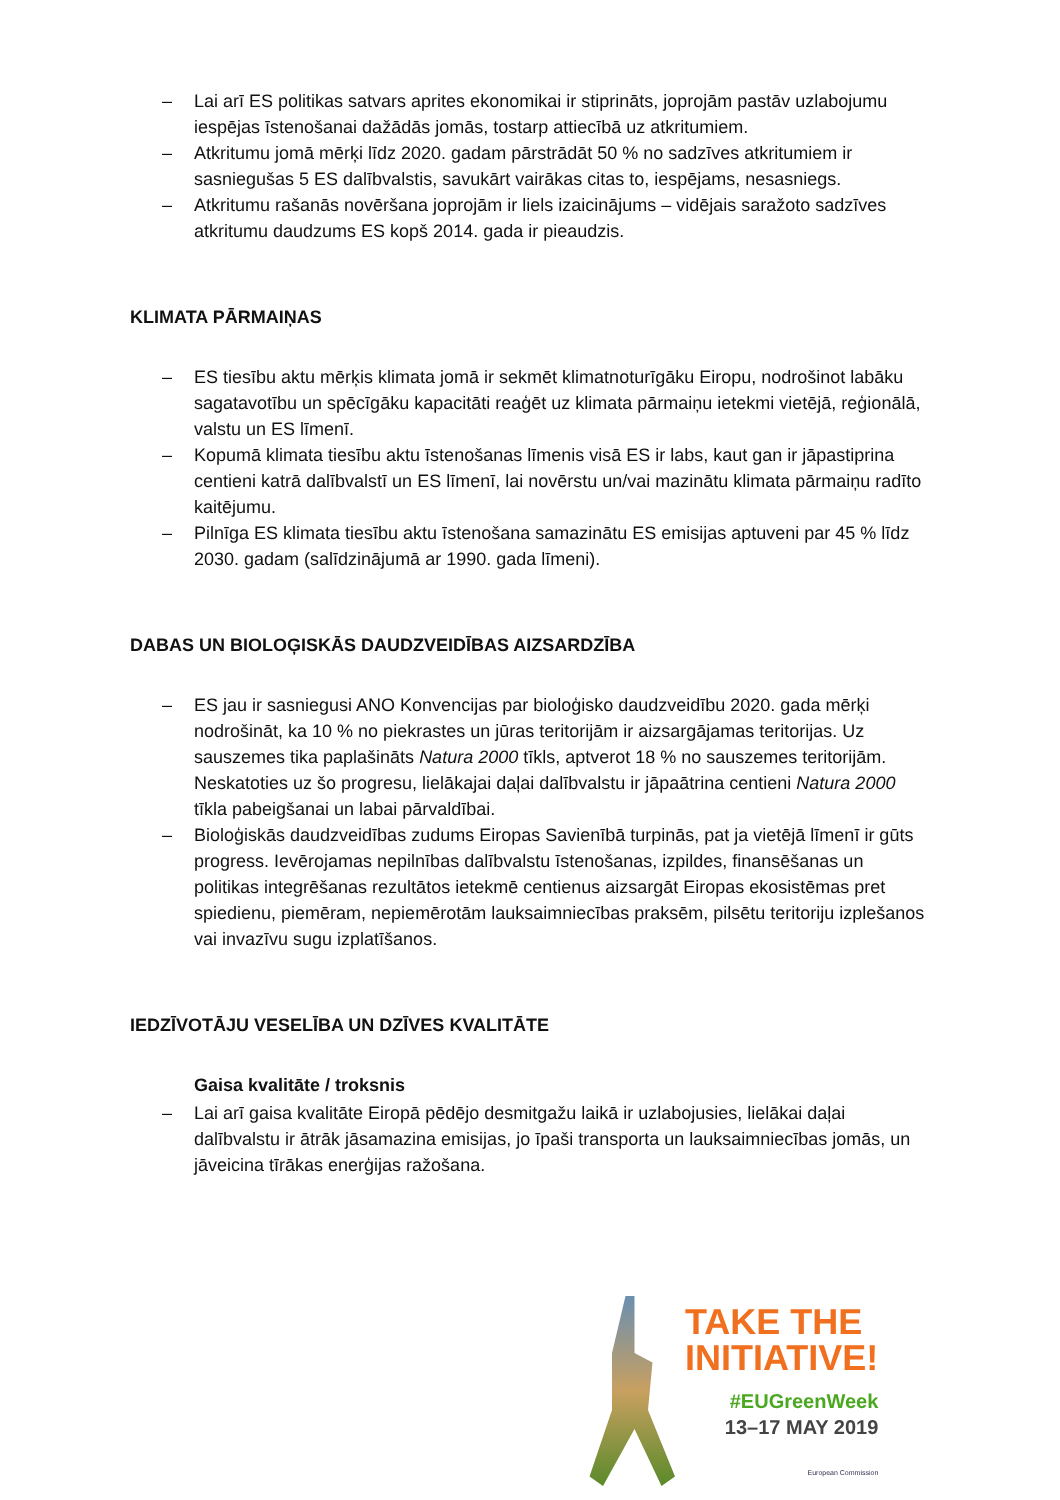– Lai arī ES politikas satvars aprites ekonomikai ir stiprināts, joprojām pastāv uzlabojumu iespējas īstenošanai dažādās jomās, tostarp attiecībā uz atkritumiem.
– Atkritumu jomā mērķi līdz 2020. gadam pārstrādāt 50 % no sadzīves atkritumiem ir sasniegušas 5 ES dalībvalstis, savukārt vairākas citas to, iespējams, nesasniegs.
– Atkritumu rašanās novēršana joprojām ir liels izaicinājums – vidējais saražoto sadzīves atkritumu daudzums ES kopš 2014. gada ir pieaudzis.
KLIMATA PĀRMAIŅAS
– ES tiesību aktu mērķis klimata jomā ir sekmēt klimatnoturīgāku Eiropu, nodrošinot labāku sagatavotību un spēcīgāku kapacitāti reaģēt uz klimata pārmaiņu ietekmi vietējā, reģionālā, valstu un ES līmenī.
– Kopumā klimata tiesību aktu īstenošanas līmenis visā ES ir labs, kaut gan ir jāpastiprina centieni katrā dalībvalstī un ES līmenī, lai novērstu un/vai mazinātu klimata pārmaiņu radīto kaitējumu.
– Pilnīga ES klimata tiesību aktu īstenošana samazinātu ES emisijas aptuveni par 45 % līdz 2030. gadam (salīdzinājumā ar 1990. gada līmeni).
DABAS UN BIOLOĢISKĀS DAUDZVEIDĪBAS AIZSARDZĪBA
– ES jau ir sasniegusi ANO Konvencijas par bioloģisko daudzveidību 2020. gada mērķi nodrošināt, ka 10 % no piekrastes un jūras teritorijām ir aizsargājamas teritorijas. Uz sauszemes tika paplašināts Natura 2000 tīkls, aptverot 18 % no sauszemes teritorijām. Neskatoties uz šo progresu, lielākajai daļai dalībvalstu ir jāpaātrina centieni Natura 2000 tīkla pabeigšanai un labai pārvaldībai.
– Bioloģiskās daudzveidības zudums Eiropas Savienībā turpinās, pat ja vietējā līmenī ir gūts progress. Ievērojamas nepilnības dalībvalstu īstenošanas, izpildes, finansēšanas un politikas integrēšanas rezultātos ietekmē centienus aizsargāt Eiropas ekosistēmas pret spiedienu, piemēram, nepiemērotām lauksaimniecības praksēm, pilsētu teritoriju izplešanos vai invazīvu sugu izplatīšanos.
IEDZĪVOTĀJU VESELĪBA UN DZĪVES KVALITĀTE
Gaisa kvalitāte / troksnis
– Lai arī gaisa kvalitāte Eiropā pēdējo desmitgažu laikā ir uzlabojusies, lielākai daļai dalībvalstu ir ātrāk jāsamazina emisijas, jo īpaši transporta un lauksaimniecības jomās, un jāveicina tīrākas enerģijas ražošana.
TAKE THE
INITIATIVE!
#EUGreenWeek
13–17 MAY 2019
European Commission